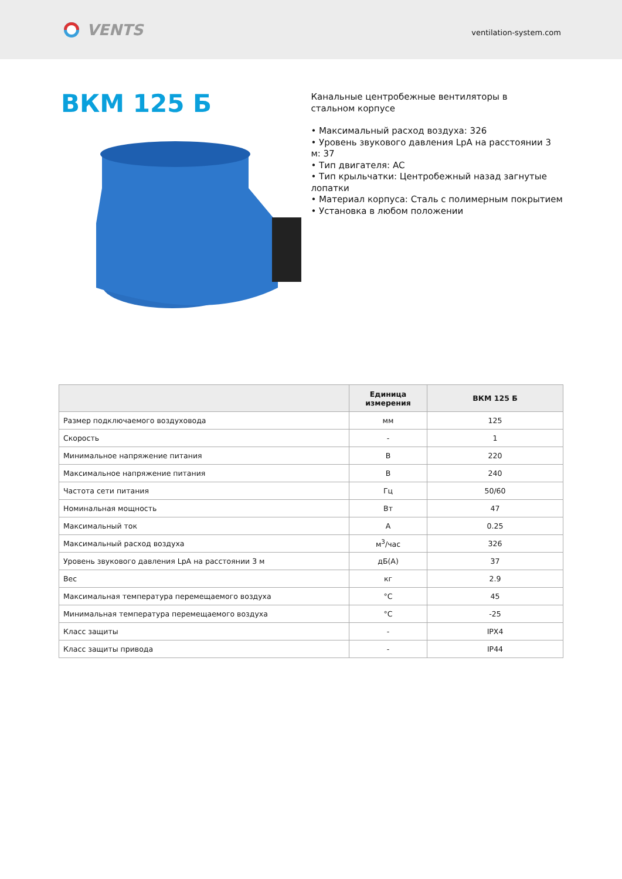VENTS
ventilation-system.com
ВКМ 125 Б
Канальные центробежные вентиляторы в
стальном корпусе
• Максимальный расход воздуха: 326
• Уровень звукового давления LpA на расстоянии 3 м: 37
• Тип двигателя: AC
• Тип крыльчатки: Центробежный назад загнутые лопатки
• Материал корпуса: Сталь с полимерным покрытием
• Установка в любом положении
| | Единица измерения | ВКМ 125 Б |
| --- | --- | --- |
| Размер подключаемого воздуховода | мм | 125 |
| Скорость | - | 1 |
| Минимальное напряжение питания | В | 220 |
| Максимальное напряжение питания | В | 240 |
| Частота сети питания | Гц | 50/60 |
| Номинальная мощность | Вт | 47 |
| Максимальный ток | А | 0.25 |
| Максимальный расход воздуха | м<sup>3</sup>/час | 326 |
| Уровень звукового давления LpA на расстоянии 3 м | дБ(А) | 37 |
| Вес | кг | 2.9 |
| Максимальная температура перемещаемого воздуха | °C | 45 |
| Минимальная температура перемещаемого воздуха | °C | -25 |
| Класс защиты | - | IPX4 |
| Класс защиты привода | - | IP44 |